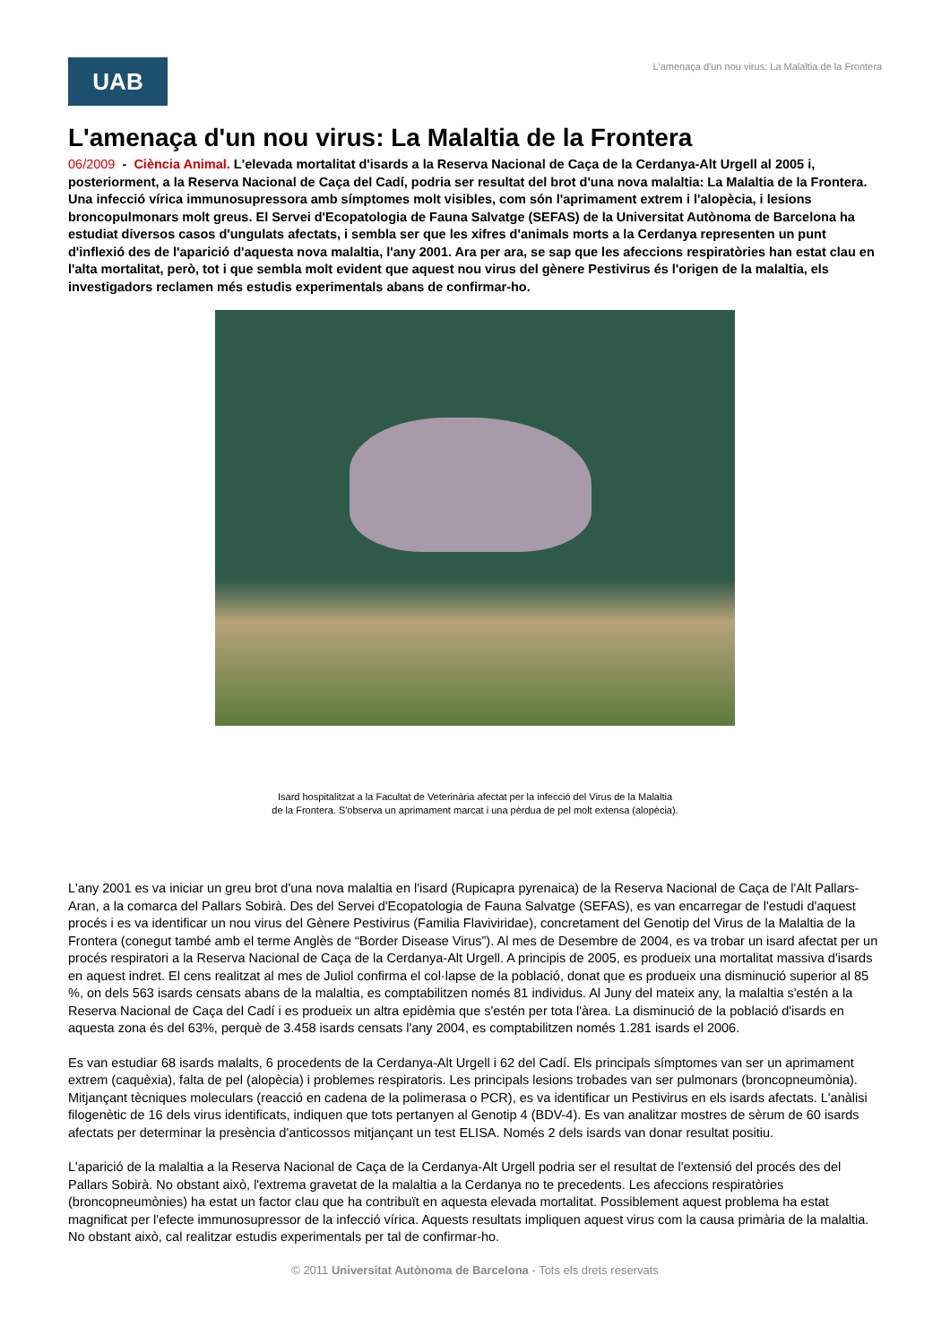UAB
L'amenaça d'un nou virus: La Malaltia de la Frontera
L'amenaça d'un nou virus: La Malaltia de la Frontera
06/2009 - Ciència Animal. L'elevada mortalitat d'isards a la Reserva Nacional de Caça de la Cerdanya-Alt Urgell al 2005 i, posteriorment, a la Reserva Nacional de Caça del Cadí, podria ser resultat del brot d'una nova malaltia: La Malaltia de la Frontera. Una infecció vírica immunosupressora amb símptomes molt visibles, com són l'aprimament extrem i l'alopècia, i lesions broncopulmonars molt greus. El Servei d'Ecopatologia de Fauna Salvatge (SEFAS) de la Universitat Autònoma de Barcelona ha estudiat diversos casos d'ungulats afectats, i sembla ser que les xifres d'animals morts a la Cerdanya representen un punt d'inflexió des de l'aparició d'aquesta nova malaltia, l'any 2001. Ara per ara, se sap que les afeccions respiratòries han estat clau en l'alta mortalitat, però, tot i que sembla molt evident que aquest nou virus del gènere Pestivirus és l'origen de la malaltia, els investigadors reclamen més estudis experimentals abans de confirmar-ho.
Isard hospitalitzat a la Facultat de Veterinària afectat per la infecció del Virus de la Malaltia
de la Frontera. S'observa un aprimament marcat i una pèrdua de pel molt extensa (alopècia).
L'any 2001 es va iniciar un greu brot d'una nova malaltia en l'isard (Rupicapra pyrenaica) de la Reserva Nacional de Caça de l'Alt Pallars-Aran, a la comarca del Pallars Sobirà. Des del Servei d'Ecopatologia de Fauna Salvatge (SEFAS), es van encarregar de l'estudi d'aquest procés i es va identificar un nou virus del Gènere Pestivirus (Familia Flaviviridae), concretament del Genotip del Virus de la Malaltia de la Frontera (conegut també amb el terme Anglès de “Border Disease Virus”). Al mes de Desembre de 2004, es va trobar un isard afectat per un procés respiratori a la Reserva Nacional de Caça de la Cerdanya-Alt Urgell. A principis de 2005, es produeix una mortalitat massiva d'isards en aquest indret. El cens realitzat al mes de Juliol confirma el col·lapse de la població, donat que es produeix una disminució superior al 85 %, on dels 563 isards censats abans de la malaltia, es comptabilitzen només 81 individus. Al Juny del mateix any, la malaltia s'estén a la Reserva Nacional de Caça del Cadí i es produeix un altra epidèmia que s'estén per tota l'àrea. La disminució de la població d'isards en aquesta zona és del 63%, perquè de 3.458 isards censats l'any 2004, es comptabilitzen només 1.281 isards el 2006.
Es van estudiar 68 isards malalts, 6 procedents de la Cerdanya-Alt Urgell i 62 del Cadí. Els principals símptomes van ser un aprimament extrem (caquèxia), falta de pel (alopècia) i problemes respiratoris. Les principals lesions trobades van ser pulmonars (broncopneumònia). Mitjançant tècniques moleculars (reacció en cadena de la polimerasa o PCR), es va identificar un Pestivirus en els isards afectats. L'anàlisi filogenètic de 16 dels virus identificats, indiquen que tots pertanyen al Genotip 4 (BDV-4). Es van analitzar mostres de sèrum de 60 isards afectats per determinar la presència d'anticossos mitjançant un test ELISA. Només 2 dels isards van donar resultat positiu.
L'aparició de la malaltia a la Reserva Nacional de Caça de la Cerdanya-Alt Urgell podria ser el resultat de l'extensió del procés des del Pallars Sobirà. No obstant això, l'extrema gravetat de la malaltia a la Cerdanya no te precedents. Les afeccions respiratòries (broncopneumònies) ha estat un factor clau que ha contribuït en aquesta elevada mortalitat. Possiblement aquest problema ha estat magnificat per l'efecte immunosupressor de la infecció vírica. Aquests resultats impliquen aquest virus com la causa primària de la malaltia. No obstant això, cal realitzar estudis experimentals per tal de confirmar-ho.
© 2011 Universitat Autònoma de Barcelona - Tots els drets reservats